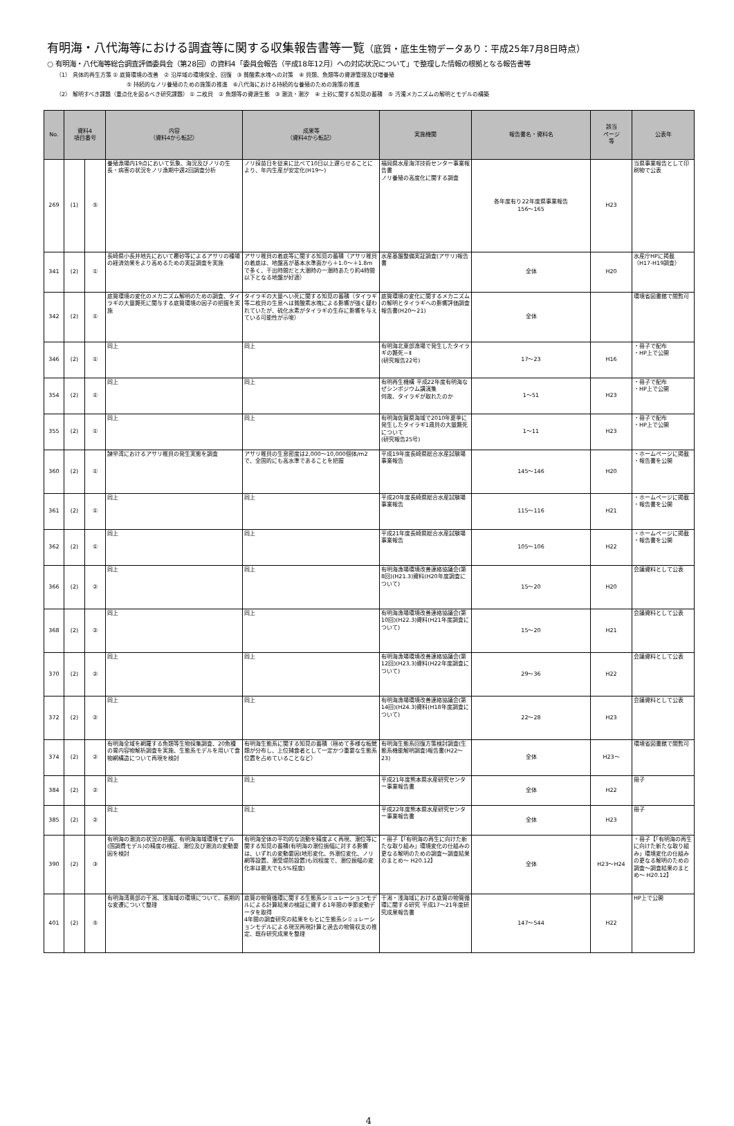有明海・八代海等における調査等に関する収集報告書等一覧（底質・底生生物データあり：平成25年7月8日時点）
○ 有明海・八代海等総合調査評価委員会（第28回）の資料4「委員会報告（平成18年12月）への対応状況について」で整理した情報の根拠となる報告書等
（1） 具体的再生方策 ① 底質環境の改善　② 沿岸域の環境保全、回復　③ 貧酸素水塊への対策　④ 貝類、魚類等の資源管理及び増養殖
⑤ 持続的なノリ養殖のための施策の推進　⑥八代海における持続的な養殖のための施策の推進
（2） 解明すべき課題（重点化を図るべき研究課題） ① 二枚貝　② 魚類等の資源生態　③ 潮流・潮汐　④ 土砂に関する知見の蓄積　⑤ 汚濁メカニズムの解明とモデルの構築
| No. | 資料4 項目番号 | | 内容 （資料4から転記） | 成果等 （資料4から転記） | 実施機関 | 報告書名・資料名 | 該当 ページ 等 | 公表年 |
| --- | --- | --- | --- | --- | --- | --- | --- | --- |
| 269 | (1) | ⑤ | 養殖漁場内19点において気象、海況及びノリの生長・病害の状況をノリ漁期中週2回調査分析 | ノリ採苗日を従来に比べて10日以上遅らせることにより、年内生産が安定化(H19～) | 福岡県水産海洋技術センター事業報告書 ノリ養殖の高度化に関する調査 | 各年度有り22年度県事業報告 156～165 | H23 | 当県事業報告として印刷物で公表 |
| 341 | (2) | ① | 長崎県小長井地先において覆砂等によるアサリの種場の経済効果をより高めるための実証調査を実施 | アサリ稚貝の着底等に関する知見の蓄積（アサリ稚貝の着底は、地盤高が基本水準面から＋1.0～＋1.8mで多く、干出時間だと大潮時の一潮時あたり約4時間以下となる地盤が好適） | 水産基盤整備実証調査(アサリ)報告書 | 全体 | H20 | 水産庁HPに掲載（H17-H19調査） |
| 342 | (2) | ① | 底質環境の変化のメカニズム解明のための調査、タイラギの大量斃死に関与する底質環境の因子の把握を実施 | タイラギの大量へい死に関する知見の蓄積（タイラギ等二枚貝の生息へは貧酸素水塊による影響が強く疑われていたが、硫化水素がタイラギの生存に影響を与えている可能性が示唆） | 底質環境の変化に関するメカニズムの解明とタイラギへの影響評価調査報告書(H20～21) | 全体 | | 環境省図書館で閲覧可 |
| 346 | (2) | ① | 同上 | 同上 | 有明海北東部漁場で発生したタイラギの斃死－Ⅱ (研究報告22号) | 17～23 | H16 | ・冊子で配布 ・HP上で公開 |
| 354 | (2) | ① | 同上 | 同上 | 有明再生機構 平成22年度有明海なぜシンポジウム講演集 何故、タイラギが取れたのか | 1～51 | H23 | ・冊子で配布 ・HP上で公開 |
| 355 | (2) | ① | 同上 | 同上 | 有明海佐賀県海域で2010年夏季に発生したタイラギ1歳貝の大量斃死について (研究報告25号) | 1～11 | H23 | ・冊子で配布 ・HP上で公開 |
| 360 | (2) | ① | 諫早湾におけるアサリ稚貝の発生実態を調査 | アサリ稚貝の生息密度は2,000～10,000個体/m2で、全国的にも高水準であることを把握 | 平成19年度長崎県総合水産試験場事業報告 | 145～146 | H20 | ・ホームページに掲載 ・報告書を公開 |
| 361 | (2) | ① | 同上 | 同上 | 平成20年度長崎県総合水産試験場事業報告 | 115～116 | H21 | ・ホームページに掲載 ・報告書を公開 |
| 362 | (2) | ① | 同上 | 同上 | 平成21年度長崎県総合水産試験場事業報告 | 105～106 | H22 | ・ホームページに掲載 ・報告書を公開 |
| 366 | (2) | ② | 同上 | 同上 | 有明海漁場環境改善連絡協議会(第8回)(H21.3)資料(H20年度調査について) | 15～20 | H20 | 会議資料として公表 |
| 368 | (2) | ② | 同上 | 同上 | 有明海漁場環境改善連絡協議会(第10回)(H22.3)資料(H21年度調査について) | 15～20 | H21 | 会議資料として公表 |
| 370 | (2) | ② | 同上 | 同上 | 有明海漁場環境改善連絡協議会(第12回)(H23.3)資料(H22年度調査について) | 29～36 | H22 | 会議資料として公表 |
| 372 | (2) | ② | 同上 | 同上 | 有明海漁場環境改善連絡協議会(第14回)(H24.3)資料(H18年度調査について) | 22～28 | H23 | 会議資料として公表 |
| 374 | (2) | ② | 有明海全域を網羅する魚類等生物採集調査、20魚種の胃内容物解析調査を実施、生態系モデルを用いて食物網構造について再現を検討 | 有明海生態系に関する知見の蓄積（極めて多様な板鰓類が分布し、上位捕食者として一定かつ重要な生態系位置を占めていることなど） | 有明海生態系回復方策検討調査(生態系機能解明調査)報告書(H22～23) | 全体 | H23～ | 環境省図書館で閲覧可 |
| 384 | (2) | ② | 同上 | 同上 | 平成21年度熊本県水産研究センター事業報告書 | 全体 | H22 | 冊子 |
| 385 | (2) | ② | 同上 | 同上 | 平成22年度熊本県水産研究センター事業報告書 | 全体 | H23 | 冊子 |
| 390 | (2) | ③ | 有明海の潮流の状況の把握、有明海海域環境モデル(国調費モデル)の精度の検証、潮位及び潮流の変動要因を検討 | 有明海全体の平均的な流動を精度よく再現、潮位等に関する知見の蓄積(有明海の潮位振幅に対する影響は、いずれの変動要因(地形変化、外潮位変化、ノリ網等設置、潮受堤防設置)も同程度で、潮位振幅の変化率は最大でも5%程度) | ・冊子【「有明海の再生に向けた新たな取り組み」環境変化の仕組みの更なる解明のための調査～調査結果のまとめ～ H20.12】 | 全体 | H23～H24 | ・冊子【「有明海の再生に向けた新たな取り組み」環境変化の仕組みの更なる解明のための調査～調査結果のまとめ～ H20.12】 |
| 401 | (2) | ⑤ | 有明海湾奥部の干潟、浅海域の環境について、長期的な変遷について整理 | 底質の物質循環に関する生態系シミュレーションモデルによる計算結果の検証に資する1年間の季節変動データを取得 4年間の調査研究の結果をもとに生態系シミュレーションモデルによる現況再現計算と過去の物質収支の推定、既存研究成果を整理 | 干潟・浅海域における底質の物質循環に関する研究 平成17～21年度研究成果報告書 | 147～544 | H22 | HP上で公開 |
4